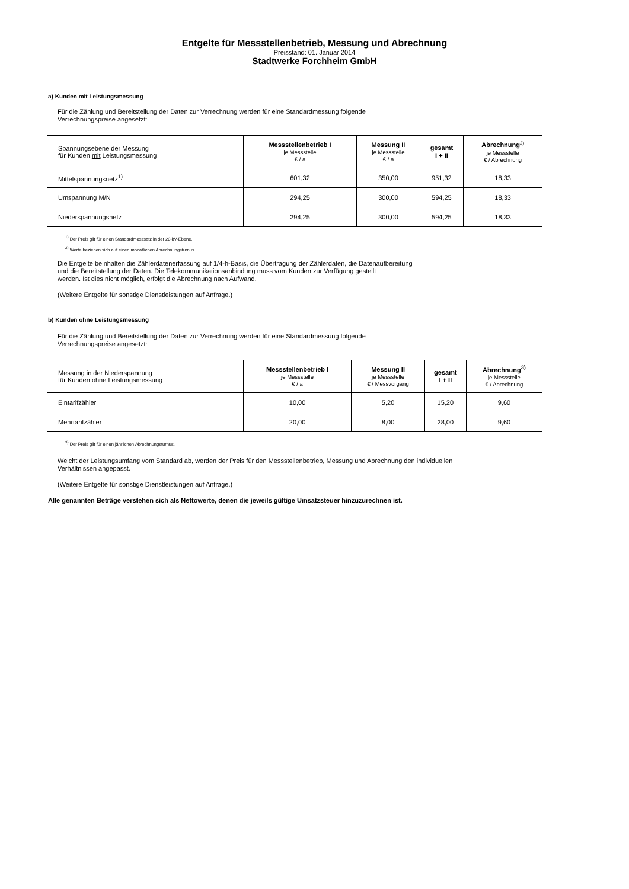Entgelte für Messstellenbetrieb, Messung und Abrechnung
Preisstand: 01. Januar 2014
Stadtwerke Forchheim GmbH
a) Kunden mit Leistungsmessung
Für die Zählung und Bereitstellung der Daten zur Verrechnung werden für eine Standardmessung folgende
Verrechnungspreise angesetzt:
| Spannungsebene der Messung für Kunden mit Leistungsmessung | Messstellenbetrieb I je Messstelle € / a | Messung II je Messstelle € / a | gesamt I + II | Abrechnung<sup>2)</sup> je Messstelle € / Abrechnung |
| --- | --- | --- | --- | --- |
| Mittelspannungsnetz<sup>1)</sup> | 601,32 | 350,00 | 951,32 | 18,33 |
| Umspannung M/N | 294,25 | 300,00 | 594,25 | 18,33 |
| Niederspannungsnetz | 294,25 | 300,00 | 594,25 | 18,33 |
<sup>1)</sup> Der Preis gilt für einen Standardmesssatz in der 20-kV-Ebene.
<sup>2)</sup> Werte beziehen sich auf einen monatlichen Abrechnungsturnus.
Die Entgelte beinhalten die Zählerdatenerfassung auf 1/4-h-Basis, die Übertragung der Zählerdaten, die Datenaufbereitung
und die Bereitstellung der Daten. Die Telekommunikationsanbindung muss vom Kunden zur Verfügung gestellt
werden. Ist dies nicht möglich, erfolgt die Abrechnung nach Aufwand.
(Weitere Entgelte für sonstige Dienstleistungen auf Anfrage.)
b) Kunden ohne Leistungsmessung
Für die Zählung und Bereitstellung der Daten zur Verrechnung werden für eine Standardmessung folgende
Verrechnungspreise angesetzt:
| Messung in der Niederspannung für Kunden ohne Leistungsmessung | Messstellenbetrieb I je Messstelle € / a | Messung II je Messstelle € / Messvorgang | gesamt I + II | Abrechnung<sup>3)</sup> je Messstelle € / Abrechnung |
| --- | --- | --- | --- | --- |
| Eintarifzähler | 10,00 | 5,20 | 15,20 | 9,60 |
| Mehrtarifzähler | 20,00 | 8,00 | 28,00 | 9,60 |
<sup>3)</sup> Der Preis gilt für einen jährlichen Abrechnungsturnus.
Weicht der Leistungsumfang vom Standard ab, werden der Preis für den Messstellenbetrieb, Messung und Abrechnung den individuellen
Verhältnissen angepasst.
(Weitere Entgelte für sonstige Dienstleistungen auf Anfrage.)
Alle genannten Beträge verstehen sich als Nettowerte, denen die jeweils gültige Umsatzsteuer hinzuzurechnen ist.